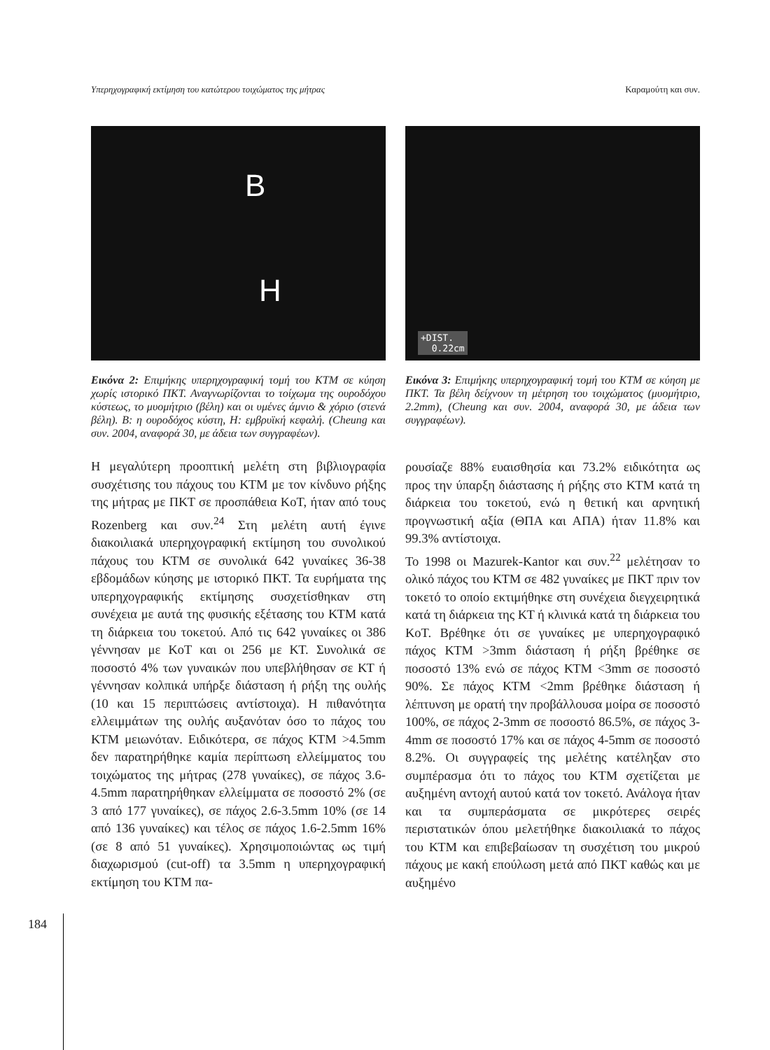Υπερηχογραφική εκτίμηση του κατώτερου τοιχώματος της μήτρας Καραμούτη και συν.
B
H
Εικόνα 2: Επιμήκης υπερηχογραφική τομή του ΚΤΜ σε κύηση χωρίς ιστορικό ΠΚΤ. Αναγνωρίζονται το τοίχωμα της ουροδόχου κύστεως, το μυομήτριο (βέλη) και οι υμένες άμνιο & χόριο (στενά βέλη). Β: η ουροδόχος κύστη, Η: εμβρυϊκή κεφαλή. (Cheung και συν. 2004, αναφορά 30, με άδεια των συγγραφέων).
Η μεγαλύτερη προοπτική μελέτη στη βιβλιογραφία συσχέτισης του πάχους του ΚΤΜ με τον κίνδυνο ρήξης της μήτρας με ΠΚΤ σε προσπάθεια ΚοΤ, ήταν από τους Rozenberg και συν.<sup>24</sup> Στη μελέτη αυτή έγινε διακοιλιακά υπερηχογραφική εκτίμηση του συνολικού πάχους του ΚΤΜ σε συνολικά 642 γυναίκες 36-38 εβδομάδων κύησης με ιστορικό ΠΚΤ. Τα ευρήματα της υπερηχογραφικής εκτίμησης συσχετίσθηκαν στη συνέχεια με αυτά της φυσικής εξέτασης του ΚΤΜ κατά τη διάρκεια του τοκετού. Από τις 642 γυναίκες οι 386 γέννησαν με ΚοΤ και οι 256 με ΚΤ. Συνολικά σε ποσοστό 4% των γυναικών που υπεβλήθησαν σε ΚΤ ή γέννησαν κολπικά υπήρξε διάσταση ή ρήξη της ουλής (10 και 15 περιπτώσεις αντίστοιχα). Η πιθανότητα ελλειμμάτων της ουλής αυξανόταν όσο το πάχος του ΚΤΜ μειωνόταν. Ειδικότερα, σε πάχος ΚΤΜ >4.5mm δεν παρατηρήθηκε καμία περίπτωση ελλείμματος του τοιχώματος της μήτρας (278 γυναίκες), σε πάχος 3.6-4.5mm παρατηρήθηκαν ελλείμματα σε ποσοστό 2% (σε 3 από 177 γυναίκες), σε πάχος 2.6-3.5mm 10% (σε 14 από 136 γυναίκες) και τέλος σε πάχος 1.6-2.5mm 16% (σε 8 από 51 γυναίκες). Χρησιμοποιώντας ως τιμή διαχωρισμού (cut-off) τα 3.5mm η υπερηχογραφική εκτίμηση του ΚΤΜ πα-
+DIST.
0.22cm
Εικόνα 3: Επιμήκης υπερηχογραφική τομή του ΚΤΜ σε κύηση με ΠΚΤ. Τα βέλη δείχνουν τη μέτρηση του τοιχώματος (μυομήτριο, 2.2mm), (Cheung και συν. 2004, αναφορά 30, με άδεια των συγγραφέων).
ρουσίαζε 88% ευαισθησία και 73.2% ειδικότητα ως προς την ύπαρξη διάστασης ή ρήξης στο ΚΤΜ κατά τη διάρκεια του τοκετού, ενώ η θετική και αρνητική προγνωστική αξία (ΘΠΑ και ΑΠΑ) ήταν 11.8% και 99.3% αντίστοιχα.
Το 1998 οι Mazurek-Kantor και συν.<sup>22</sup> μελέτησαν το ολικό πάχος του ΚΤΜ σε 482 γυναίκες με ΠΚΤ πριν τον τοκετό το οποίο εκτιμήθηκε στη συνέχεια διεγχειρητικά κατά τη διάρκεια της ΚΤ ή κλινικά κατά τη διάρκεια του ΚοΤ. Βρέθηκε ότι σε γυναίκες με υπερηχογραφικό πάχος ΚΤΜ >3mm διάσταση ή ρήξη βρέθηκε σε ποσοστό 13% ενώ σε πάχος ΚΤΜ <3mm σε ποσοστό 90%. Σε πάχος ΚΤΜ <2mm βρέθηκε διάσταση ή λέπτυνση με ορατή την προβάλλουσα μοίρα σε ποσοστό 100%, σε πάχος 2-3mm σε ποσοστό 86.5%, σε πάχος 3-4mm σε ποσοστό 17% και σε πάχος 4-5mm σε ποσοστό 8.2%. Οι συγγραφείς της μελέτης κατέληξαν στο συμπέρασμα ότι το πάχος του ΚΤΜ σχετίζεται με αυξημένη αντοχή αυτού κατά τον τοκετό. Ανάλογα ήταν και τα συμπεράσματα σε μικρότερες σειρές περιστατικών όπου μελετήθηκε διακοιλιακά το πάχος του ΚΤΜ και επιβεβαίωσαν τη συσχέτιση του μικρού πάχους με κακή επούλωση μετά από ΠΚΤ καθώς και με αυξημένο
184